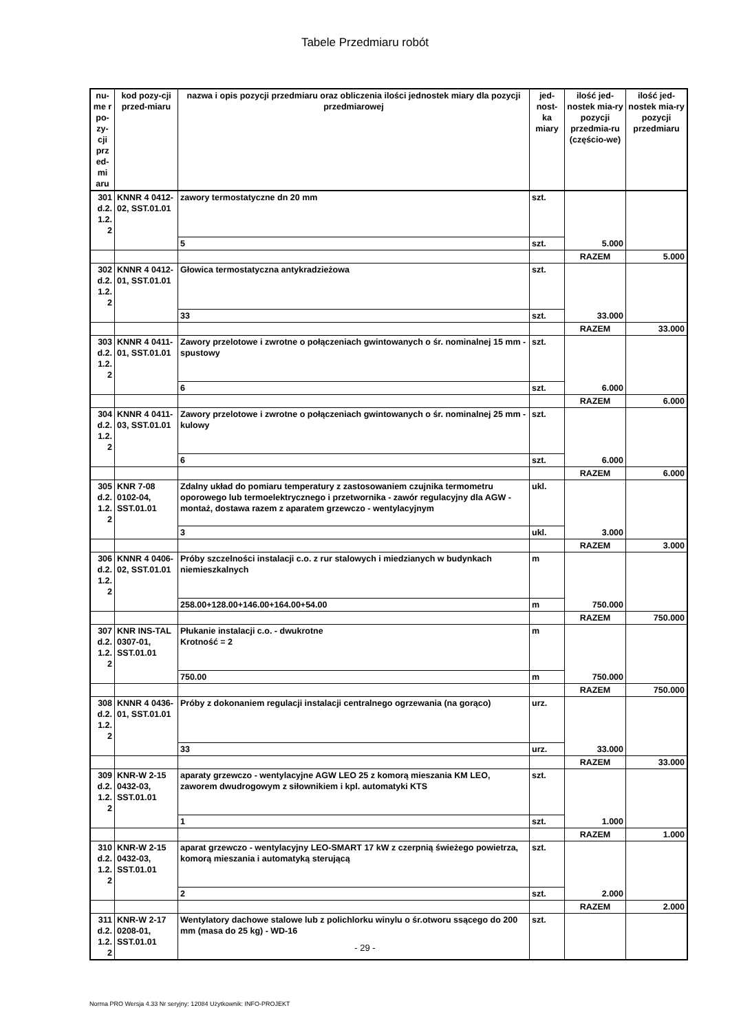Tabele Przedmiaru robót
| nu-me r po-zy-cji prz ed-mi aru | kod pozy-cji przed-miaru | nazwa i opis pozycji przedmiaru oraz obliczenia ilości jednostek miary dla pozycji przedmiarowej | jed-nost-ka miary | ilość jed-nostek mia-ry pozycji przedmia-ru (częścio-we) | ilość jed-nostek mia-ry pozycji przedmiaru |
| --- | --- | --- | --- | --- | --- |
| 301 d.2. 1.2. 2 | KNNR 4 0412-02, SST.01.01 | zawory termostatyczne dn 20 mm | szt. | 5.000 | |
| | | 5 | szt. | | |
| | | | | RAZEM | 5.000 |
| 302 d.2. 1.2. 2 | KNNR 4 0412-01, SST.01.01 | Głowica termostatyczna antykradzieżowa | szt. | 33.000 | |
| | | 33 | szt. | | |
| | | | | RAZEM | 33.000 |
| 303 d.2. 1.2. 2 | KNNR 4 0411-01, SST.01.01 | Zawory przelotowe i zwrotne o połączeniach gwintowanych o śr. nominalnej 15 mm - spustowy | szt. | 6.000 | |
| | | 6 | szt. | | |
| | | | | RAZEM | 6.000 |
| 304 d.2. 1.2. 2 | KNNR 4 0411-03, SST.01.01 | Zawory przelotowe i zwrotne o połączeniach gwintowanych o śr. nominalnej 25 mm - kulowy | szt. | 6.000 | |
| | | 6 | szt. | | |
| | | | | RAZEM | 6.000 |
| 305 d.2. 1.2. 2 | KNR 7-08 0102-04, SST.01.01 | Zdalny układ do pomiaru temperatury z zastosowaniem czujnika termometru oporowego lub termoelektrycznego i przetwornika - zawór regulacyjny dla AGW - montaż, dostawa razem z aparatem grzewczo - wentylacyjnym | ukl. | 3.000 | |
| | | 3 | ukl. | | |
| | | | | RAZEM | 3.000 |
| 306 d.2. 1.2. 2 | KNNR 4 0406-02, SST.01.01 | Próby szczelności instalacji c.o. z rur stalowych i miedzianych w budynkach niemieszkalnych | m | 750.000 | |
| | | 258.00+128.00+146.00+164.00+54.00 | m | | |
| | | | | RAZEM | 750.000 |
| 307 d.2. 1.2. 2 | KNR INS-TAL 0307-01, SST.01.01 | Płukanie instalacji c.o. - dwukrotne Krotność = 2 | m | 750.000 | |
| | | 750.00 | m | | |
| | | | | RAZEM | 750.000 |
| 308 d.2. 1.2. 2 | KNNR 4 0436-01, SST.01.01 | Próby z dokonaniem regulacji instalacji centralnego ogrzewania (na gorąco) | urz. | 33.000 | |
| | | 33 | urz. | | |
| | | | | RAZEM | 33.000 |
| 309 d.2. 1.2. 2 | KNR-W 2-15 0432-03, SST.01.01 | aparaty grzewczo - wentylacyjne AGW LEO 25 z komorą mieszania KM LEO, zaworem dwudrogowym z siłownikiem i kpl. automatyki KTS | szt. | 1.000 | |
| | | 1 | szt. | | |
| | | | | RAZEM | 1.000 |
| 310 d.2. 1.2. 2 | KNR-W 2-15 0432-03, SST.01.01 | aparat grzewczo - wentylacyjny LEO-SMART 17 kW z czerpnią świeżego powietrza, komorą mieszania i automatyką sterującą | szt. | 2.000 | |
| | | 2 | szt. | | |
| | | | | RAZEM | 2.000 |
| 311 d.2. 1.2. 2 | KNR-W 2-17 0208-01, SST.01.01 | Wentylatory dachowe stalowe lub z polichlorku winylu o śr.otworu ssącego do 200 mm (masa do 25 kg) - WD-16 | szt. | | |
- 29 -
Norma PRO Wersja 4.33 Nr seryjny: 12084 Użytkownik: INFO-PROJEKT